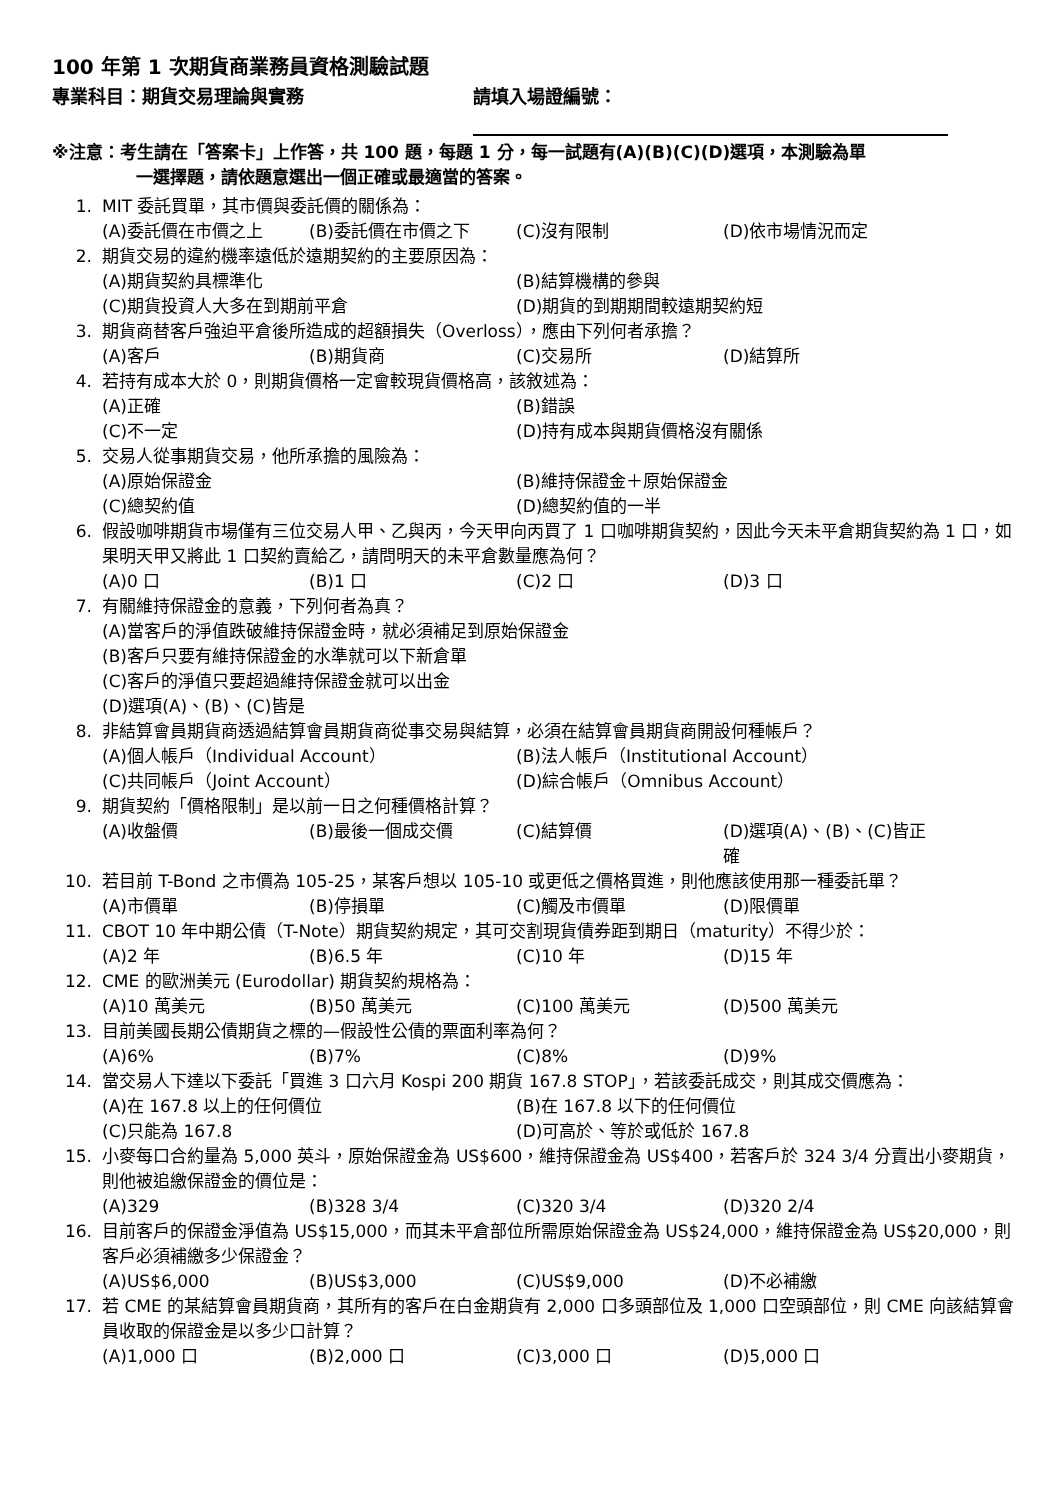100 年第 1 次期貨商業務員資格測驗試題
專業科目：期貨交易理論與實務 請填入場證編號：
※注意：考生請在「答案卡」上作答，共 100 題，每題 1 分，每一試題有(A)(B)(C)(D)選項，本測驗為單
一選擇題，請依題意選出一個正確或最適當的答案。
1. MIT 委託買單，其市價與委託價的關係為：
(A)委託價在市價之上 (B)委託價在市價之下 (C)沒有限制 (D)依市場情況而定
2. 期貨交易的違約機率遠低於遠期契約的主要原因為：
(A)期貨契約具標準化 (B)結算機構的參與 (C)期貨投資人大多在到期前平倉 (D)期貨的到期期間較遠期契約短
3. 期貨商替客戶強迫平倉後所造成的超額損失（Overloss），應由下列何者承擔？
(A)客戶 (B)期貨商 (C)交易所 (D)結算所
4. 若持有成本大於 0，則期貨價格一定會較現貨價格高，該敘述為：
(A)正確 (B)錯誤 (C)不一定 (D)持有成本與期貨價格沒有關係
5. 交易人從事期貨交易，他所承擔的風險為：
(A)原始保證金 (B)維持保證金＋原始保證金 (C)總契約值 (D)總契約值的一半
6. 假設咖啡期貨市場僅有三位交易人甲、乙與丙，今天甲向丙買了 1 口咖啡期貨契約，因此今天未平倉期貨契約為 1 口，如果明天甲又將此 1 口契約賣給乙，請問明天的未平倉數量應為何？
(A)0 口 (B)1 口 (C)2 口 (D)3 口
7. 有關維持保證金的意義，下列何者為真？
(A)當客戶的淨值跌破維持保證金時，就必須補足到原始保證金 (B)客戶只要有維持保證金的水準就可以下新倉單 (C)客戶的淨值只要超過維持保證金就可以出金 (D)選項(A)、(B)、(C)皆是
8. 非結算會員期貨商透過結算會員期貨商從事交易與結算，必須在結算會員期貨商開設何種帳戶？
(A)個人帳戶（Individual Account） (B)法人帳戶（Institutional Account） (C)共同帳戶（Joint Account） (D)綜合帳戶（Omnibus Account）
9. 期貨契約「價格限制」是以前一日之何種價格計算？
(A)收盤價 (B)最後一個成交價 (C)結算價 (D)選項(A)、(B)、(C)皆正確
10. 若目前 T-Bond 之市價為 105-25，某客戶想以 105-10 或更低之價格買進，則他應該使用那一種委託單？
(A)市價單 (B)停損單 (C)觸及市價單 (D)限價單
11. CBOT 10 年中期公債（T-Note）期貨契約規定，其可交割現貨債券距到期日（maturity）不得少於：
(A)2 年 (B)6.5 年 (C)10 年 (D)15 年
12. CME 的歐洲美元 (Eurodollar) 期貨契約規格為：
(A)10 萬美元 (B)50 萬美元 (C)100 萬美元 (D)500 萬美元
13. 目前美國長期公債期貨之標的—假設性公債的票面利率為何？
(A)6% (B)7% (C)8% (D)9%
14. 當交易人下達以下委託「買進 3 口六月 Kospi 200 期貨 167.8 STOP」，若該委託成交，則其成交價應為：
(A)在 167.8 以上的任何價位 (B)在 167.8 以下的任何價位 (C)只能為 167.8 (D)可高於、等於或低於 167.8
15. 小麥每口合約量為 5,000 英斗，原始保證金為 US$600，維持保證金為 US$400，若客戶於 324 3/4 分賣出小麥期貨，則他被追繳保證金的價位是：
(A)329 (B)328 3/4 (C)320 3/4 (D)320 2/4
16. 目前客戶的保證金淨值為 US$15,000，而其未平倉部位所需原始保證金為 US$24,000，維持保證金為 US$20,000，則客戶必須補繳多少保證金？
(A)US$6,000 (B)US$3,000 (C)US$9,000 (D)不必補繳
17. 若 CME 的某結算會員期貨商，其所有的客戶在白金期貨有 2,000 口多頭部位及 1,000 口空頭部位，則 CME 向該結算會員收取的保證金是以多少口計算？
(A)1,000 口 (B)2,000 口 (C)3,000 口 (D)5,000 口